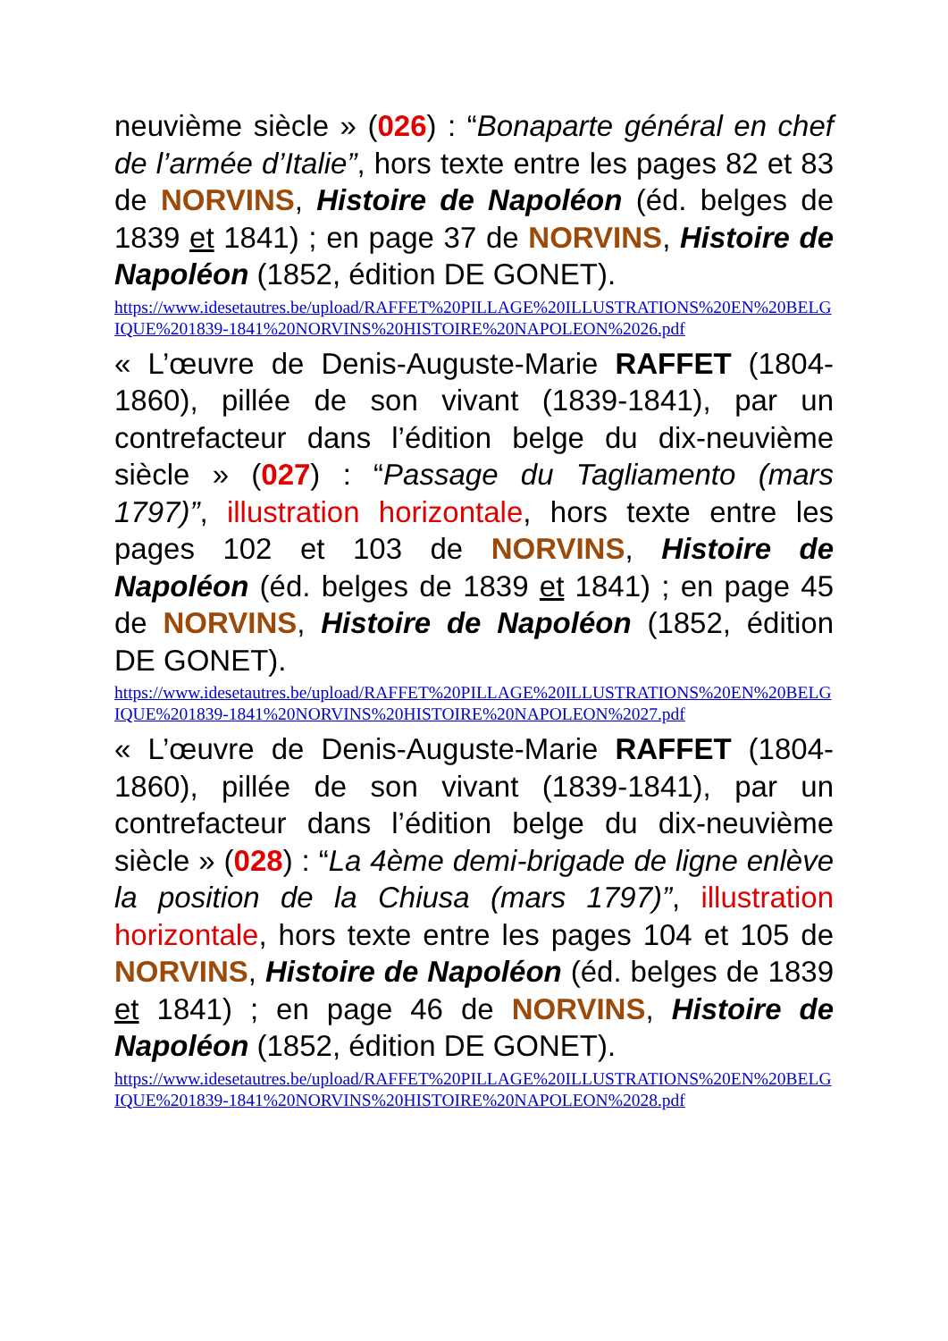neuvième siècle » (026) : “Bonaparte général en chef de l’armée d’Italie”, hors texte entre les pages 82 et 83 de NORVINS, Histoire de Napoléon (éd. belges de 1839 et 1841) ; en page 37 de NORVINS, Histoire de Napoléon (1852, édition DE GONET).
https://www.idesetautres.be/upload/RAFFET%20PILLAGE%20ILLUSTRATIONS%20EN%20BELGIQUE%201839-1841%20NORVINS%20HISTOIRE%20NAPOLEON%2026.pdf
« L’œuvre de Denis-Auguste-Marie RAFFET (1804-1860), pillée de son vivant (1839-1841), par un contrefacteur dans l’édition belge du dix-neuvième siècle » (027) : “Passage du Tagliamento (mars 1797)”, illustration horizontale, hors texte entre les pages 102 et 103 de NORVINS, Histoire de Napoléon (éd. belges de 1839 et 1841) ; en page 45 de NORVINS, Histoire de Napoléon (1852, édition DE GONET).
https://www.idesetautres.be/upload/RAFFET%20PILLAGE%20ILLUSTRATIONS%20EN%20BELGIQUE%201839-1841%20NORVINS%20HISTOIRE%20NAPOLEON%2027.pdf
« L’œuvre de Denis-Auguste-Marie RAFFET (1804-1860), pillée de son vivant (1839-1841), par un contrefacteur dans l’édition belge du dix-neuvième siècle » (028) : “La 4ème demi-brigade de ligne enlève la position de la Chiusa (mars 1797)”, illustration horizontale, hors texte entre les pages 104 et 105 de NORVINS, Histoire de Napoléon (éd. belges de 1839 et 1841) ; en page 46 de NORVINS, Histoire de Napoléon (1852, édition DE GONET).
https://www.idesetautres.be/upload/RAFFET%20PILLAGE%20ILLUSTRATIONS%20EN%20BELGIQUE%201839-1841%20NORVINS%20HISTOIRE%20NAPOLEON%2028.pdf